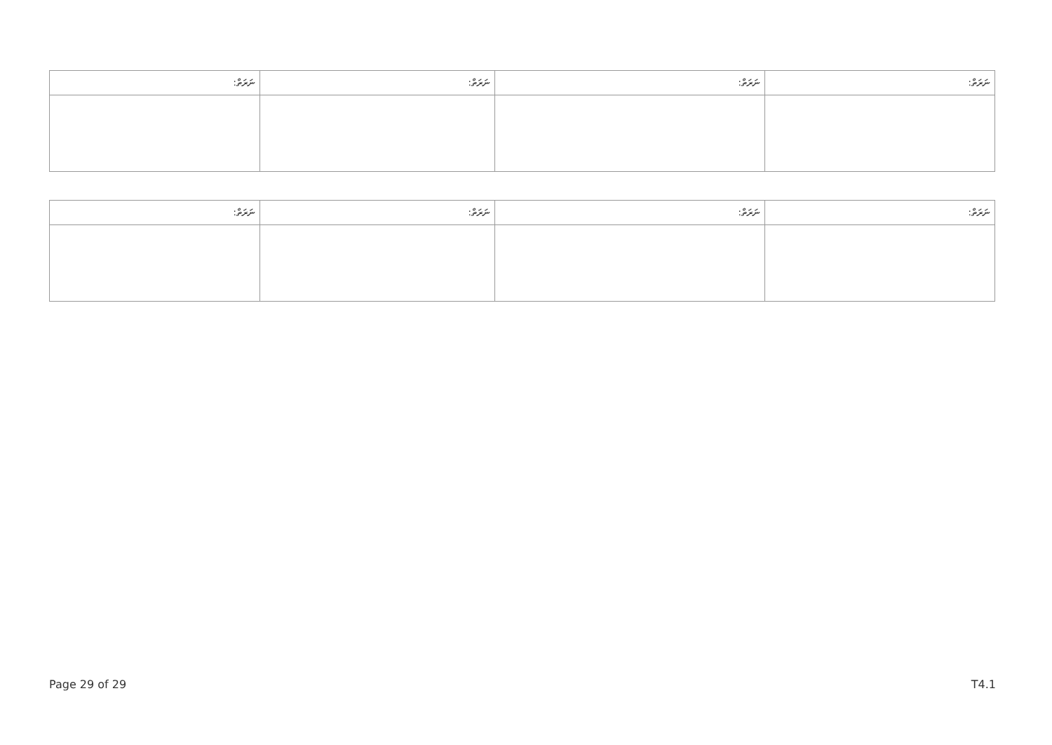| ނަރަތް: | ނަރަތް: | ނަރަތް: | ނަރަތް: |
| --- | --- | --- | --- |
| ނަރަތް: | ނަރަތް: | ނަރަތް: | ނަރަތް: |
| --- | --- | --- | --- |
Page 29 of 29 T4.1